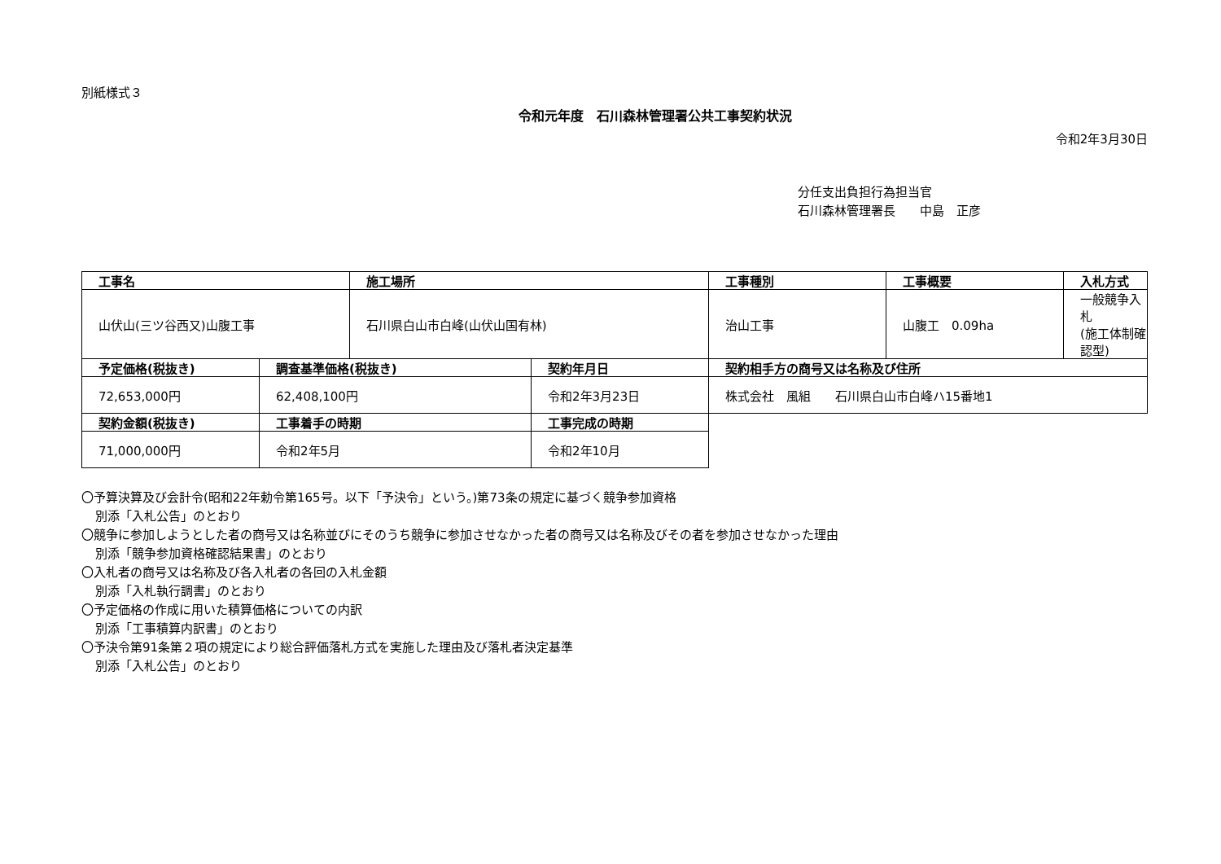別紙様式３
令和元年度　石川森林管理署公共工事契約状況
令和2年3月30日
分任支出負担行為担当官
石川森林管理署長　　中島　正彦
| 工事名 | | 施工場所 | | 工事種別 | 工事概要 | 入札方式 |
| --- | --- | --- | --- | --- | --- | --- |
| 山伏山(三ツ谷西又)山腹工事 | | 石川県白山市白峰(山伏山国有林) | | 治山工事 | 山腹工 0.09ha | 一般競争入札 (施工体制確認型) |
| 予定価格(税抜き) | 調査基準価格(税抜き) | | 契約年月日 | 契約相手方の商号又は名称及び住所 | | |
| 72,653,000円 | 62,408,100円 | | 令和2年3月23日 | 株式会社 風組 石川県白山市白峰ハ15番地1 | | |
| 契約金額(税抜き) | 工事着手の時期 | | 工事完成の時期 | | | |
| 71,000,000円 | 令和2年5月 | | 令和2年10月 | | | |
〇予算決算及び会計令(昭和22年勅令第165号。以下「予決令」という。)第73条の規定に基づく競争参加資格
別添「入札公告」のとおり
〇競争に参加しようとした者の商号又は名称並びにそのうち競争に参加させなかった者の商号又は名称及びその者を参加させなかった理由
別添「競争参加資格確認結果書」のとおり
〇入札者の商号又は名称及び各入札者の各回の入札金額
別添「入札執行調書」のとおり
〇予定価格の作成に用いた積算価格についての内訳
別添「工事積算内訳書」のとおり
〇予決令第91条第２項の規定により総合評価落札方式を実施した理由及び落札者決定基準
別添「入札公告」のとおり